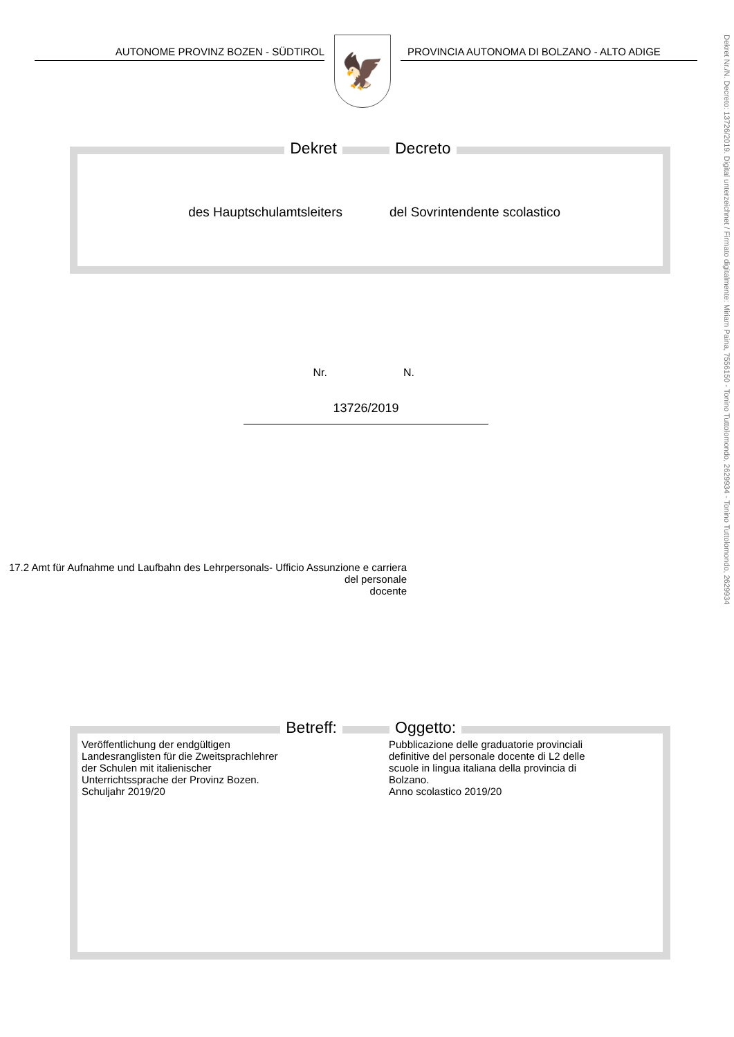AUTONOME PROVINZ BOZEN - SÜDTIROL
🦅
PROVINCIA AUTONOMA DI BOLZANO - ALTO ADIGE
Dekret Nr./N. Decreto: 13726/2019. Digital unterzeichnet / Firmato digitalmente: Miriam Paina, 7556150 - Tonino Tuttolomondo, 2629934 - Tonino Tuttolomondo, 2629934
Dekret Decreto
des Hauptschulamtsleiters del Sovrintendente scolastico
Nr. N.
13726/2019
17.2 Amt für Aufnahme und Laufbahn des Lehrpersonals- Ufficio Assunzione e carriera del personale
docente
Betreff: Oggetto:
Veröffentlichung der endgültigen
Landesranglisten für die Zweitsprachlehrer
der Schulen mit italienischer
Unterrichtssprache der Provinz Bozen.
Schuljahr 2019/20
Pubblicazione delle graduatorie provinciali
definitive del personale docente di L2 delle
scuole in lingua italiana della provincia di
Bolzano.
Anno scolastico 2019/20